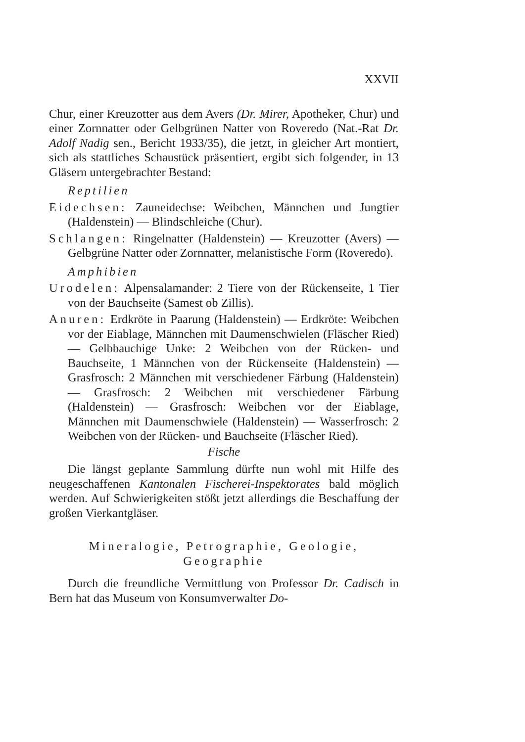XXVII
Chur, einer Kreuzotter aus dem Avers (Dr. Mirer, Apotheker, Chur) und einer Zornnatter oder Gelbgrünen Natter von Roveredo (Nat.-Rat Dr. Adolf Nadig sen., Bericht 1933/35), die jetzt, in gleicher Art montiert, sich als stattliches Schaustück präsentiert, ergibt sich folgender, in 13 Gläsern untergebrachter Bestand:
Reptilien
Eidechsen: Zauneidechse: Weibchen, Männchen und Jungtier (Haldenstein) — Blindschleiche (Chur).
Schlangen: Ringelnatter (Haldenstein) — Kreuzotter (Avers) — Gelbgrüne Natter oder Zornnatter, melanistische Form (Roveredo).
Amphibien
Urodelen: Alpensalamander: 2 Tiere von der Rückenseite, 1 Tier von der Bauchseite (Samest ob Zillis).
Anuren: Erdkröte in Paarung (Haldenstein) — Erdkröte: Weibchen vor der Eiablage, Männchen mit Daumenschwielen (Fläscher Ried) — Gelbbauchige Unke: 2 Weibchen von der Rücken- und Bauchseite, 1 Männchen von der Rückenseite (Haldenstein) — Grasfrosch: 2 Männchen mit verschiedener Färbung (Haldenstein) — Grasfrosch: 2 Weibchen mit verschiedener Färbung (Haldenstein) — Grasfrosch: Weibchen vor der Eiablage, Männchen mit Daumenschwiele (Haldenstein) — Wasserfrosch: 2 Weibchen von der Rücken- und Bauchseite (Fläscher Ried).
Fische
Die längst geplante Sammlung dürfte nun wohl mit Hilfe des neugeschaffenen Kantonalen Fischerei-Inspektorates bald möglich werden. Auf Schwierigkeiten stößt jetzt allerdings die Beschaffung der großen Vierkantgläser.
Mineralogie, Petrographie, Geologie,
Geographie
Durch die freundliche Vermittlung von Professor Dr. Cadisch in Bern hat das Museum von Konsumverwalter Do-